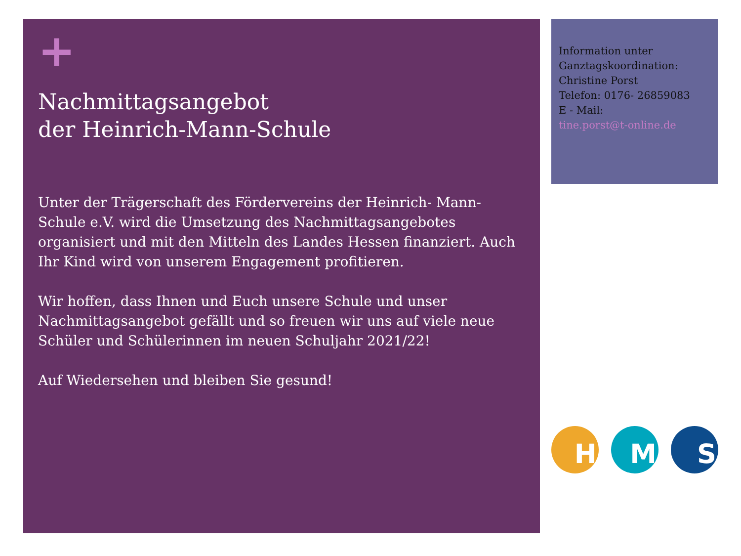+
Nachmittagsangebot
der Heinrich-Mann-Schule
Unter der Trägerschaft des Fördervereins der Heinrich- Mann-Schule e.V. wird die Umsetzung des Nachmittagsangebotes organisiert und mit den Mitteln des Landes Hessen finanziert. Auch Ihr Kind wird von unserem Engagement profitieren.
Wir hoffen, dass Ihnen und Euch unsere Schule und unser Nachmittagsangebot gefällt und so freuen wir uns auf viele neue Schüler und Schülerinnen im neuen Schuljahr 2021/22!
Auf Wiedersehen und bleiben Sie gesund!
Information unter Ganztagskoordination:
Christine Porst
Telefon: 0176- 26859083
E - Mail:
tine.porst@t-online.de
H M S